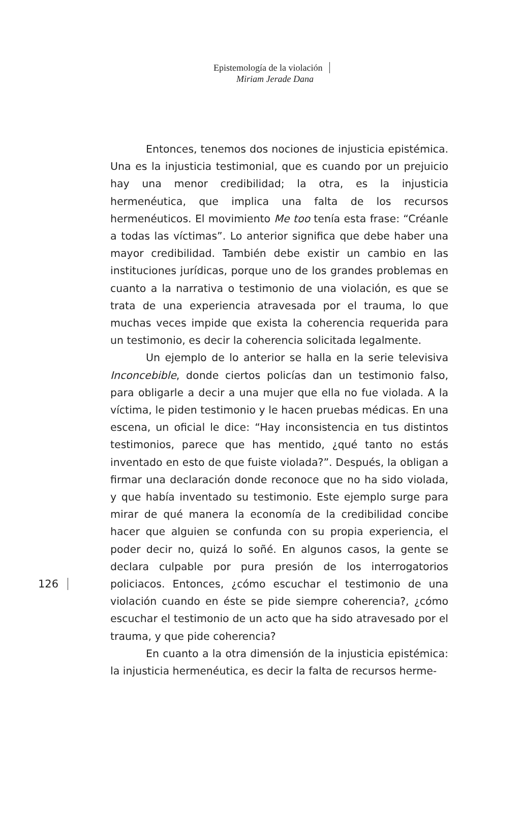Epistemología de la violación
Miriam Jerade Dana
126
Entonces, tenemos dos nociones de injusticia epistémica. Una es la injusticia testimonial, que es cuando por un prejuicio hay una menor credibilidad; la otra, es la injusticia hermenéutica, que implica una falta de los recursos hermenéuticos. El movimiento Me too tenía esta frase: “Créanle a todas las víctimas”. Lo anterior significa que debe haber una mayor credibilidad. También debe existir un cambio en las instituciones jurídicas, porque uno de los grandes problemas en cuanto a la narrativa o testimonio de una violación, es que se trata de una experiencia atravesada por el trauma, lo que muchas veces impide que exista la coherencia requerida para un testimonio, es decir la coherencia solicitada legalmente.
Un ejemplo de lo anterior se halla en la serie televisiva Inconcebible, donde ciertos policías dan un testimonio falso, para obligarle a decir a una mujer que ella no fue violada. A la víctima, le piden testimonio y le hacen pruebas médicas. En una escena, un oficial le dice: “Hay inconsistencia en tus distintos testimonios, parece que has mentido, ¿qué tanto no estás inventado en esto de que fuiste violada?”. Después, la obligan a firmar una declaración donde reconoce que no ha sido violada, y que había inventado su testimonio. Este ejemplo surge para mirar de qué manera la economía de la credibilidad concibe hacer que alguien se confunda con su propia experiencia, el poder decir no, quizá lo soñé. En algunos casos, la gente se declara culpable por pura presión de los interrogatorios policiacos. Entonces, ¿cómo escuchar el testimonio de una violación cuando en éste se pide siempre coherencia?, ¿cómo escuchar el testimonio de un acto que ha sido atravesado por el trauma, y que pide coherencia?
En cuanto a la otra dimensión de la injusticia epistémica: la injusticia hermenéutica, es decir la falta de recursos herme-